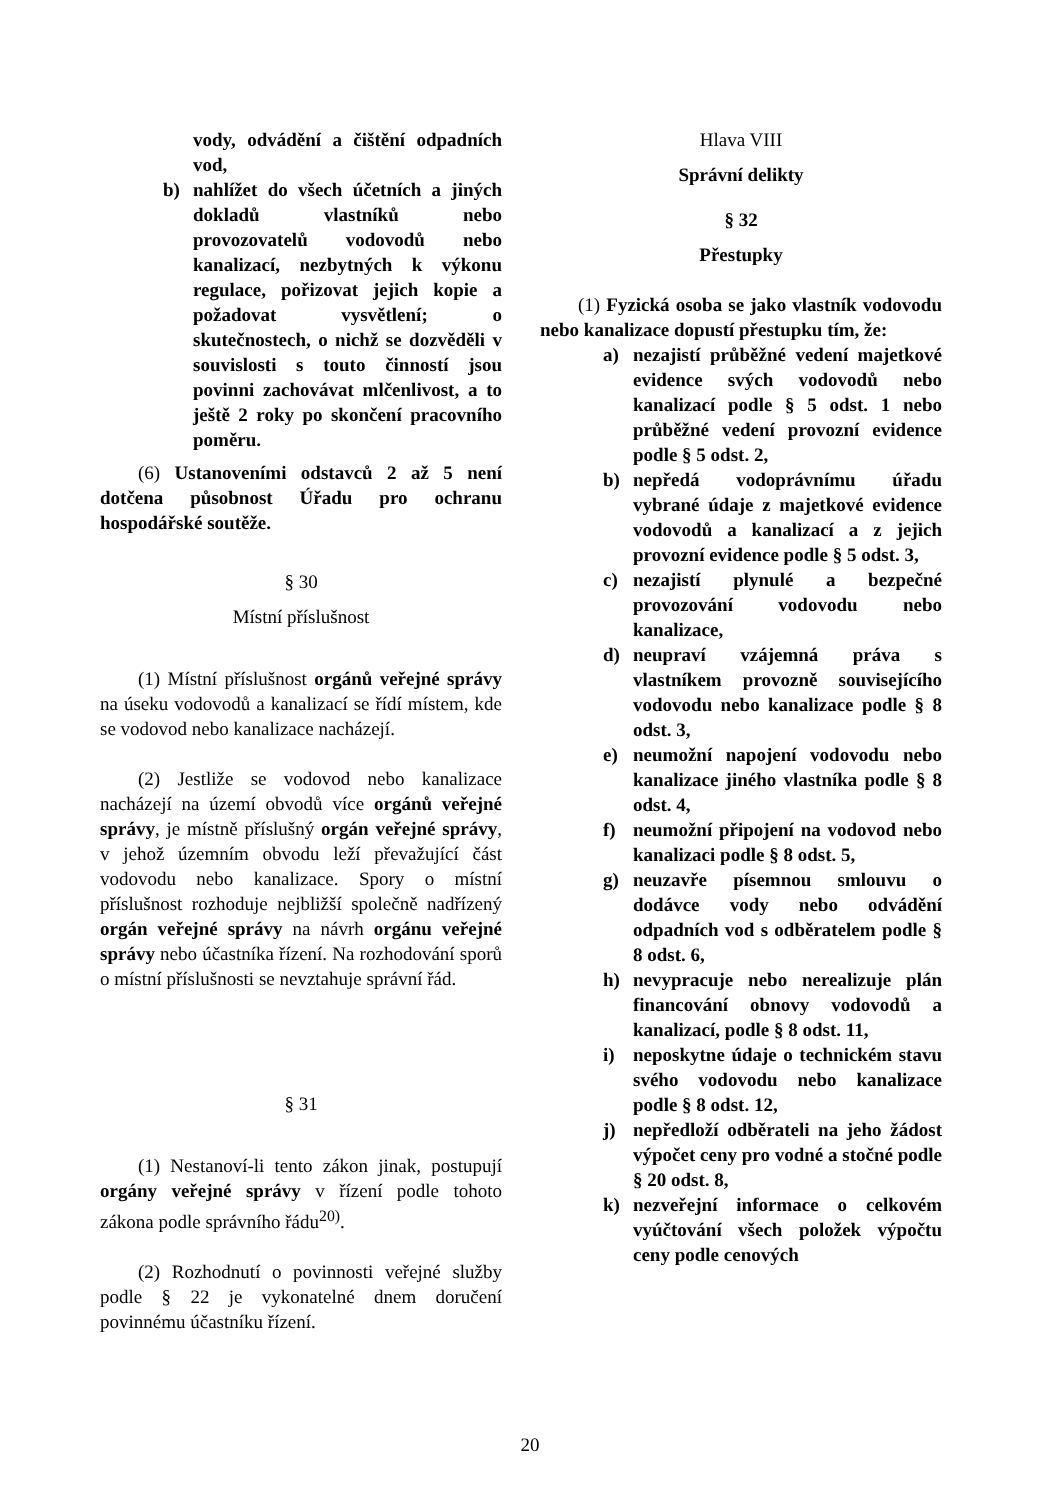vody, odvádění a čištění odpadních vod,
b) nahlížet do všech účetních a jiných dokladů vlastníků nebo provozovatelů vodovodů nebo kanalizací, nezbytných k výkonu regulace, pořizovat jejich kopie a požadovat vysvětlení; o skutečnostech, o nichž se dozvěděli v souvislosti s touto činností jsou povinni zachovávat mlčenlivost, a to ještě 2 roky po skončení pracovního poměru.
(6) Ustanoveními odstavců 2 až 5 není dotčena působnost Úřadu pro ochranu hospodářské soutěže.
§ 30
Místní příslušnost
(1) Místní příslušnost orgánů veřejné správy na úseku vodovodů a kanalizací se řídí místem, kde se vodovod nebo kanalizace nacházejí.
(2) Jestliže se vodovod nebo kanalizace nacházejí na území obvodů více orgánů veřejné správy, je místně příslušný orgán veřejné správy, v jehož územním obvodu leží převažující část vodovodu nebo kanalizace. Spory o místní příslušnost rozhoduje nejbližší společně nadřízený orgán veřejné správy na návrh orgánu veřejné správy nebo účastníka řízení. Na rozhodování sporů o místní příslušnosti se nevztahuje správní řád.
§ 31
(1) Nestanoví-li tento zákon jinak, postupují orgány veřejné správy v řízení podle tohoto zákona podle správního řádu<sup>20)</sup>.
(2) Rozhodnutí o povinnosti veřejné služby podle § 22 je vykonatelné dnem doručení povinnému účastníku řízení.
Hlava VIII
Správní delikty
§ 32
Přestupky
(1) Fyzická osoba se jako vlastník vodovodu nebo kanalizace dopustí přestupku tím, že:
a) nezajistí průběžné vedení majetkové evidence svých vodovodů nebo kanalizací podle § 5 odst. 1 nebo průběžné vedení provozní evidence podle § 5 odst. 2,
b) nepředá vodoprávnímu úřadu vybrané údaje z majetkové evidence vodovodů a kanalizací a z jejich provozní evidence podle § 5 odst. 3,
c) nezajistí plynulé a bezpečné provozování vodovodu nebo kanalizace,
d) neupraví vzájemná práva s vlastníkem provozně souvisejícího vodovodu nebo kanalizace podle § 8 odst. 3,
e) neumožní napojení vodovodu nebo kanalizace jiného vlastníka podle § 8 odst. 4,
f) neumožní připojení na vodovod nebo kanalizaci podle § 8 odst. 5,
g) neuzavře písemnou smlouvu o dodávce vody nebo odvádění odpadních vod s odběratelem podle § 8 odst. 6,
h) nevypracuje nebo nerealizuje plán financování obnovy vodovodů a kanalizací, podle § 8 odst. 11,
i) neposkytne údaje o technickém stavu svého vodovodu nebo kanalizace podle § 8 odst. 12,
j) nepředloží odběrateli na jeho žádost výpočet ceny pro vodné a stočné podle § 20 odst. 8,
k) nezveřejní informace o celkovém vyúčtování všech položek výpočtu ceny podle cenových
20